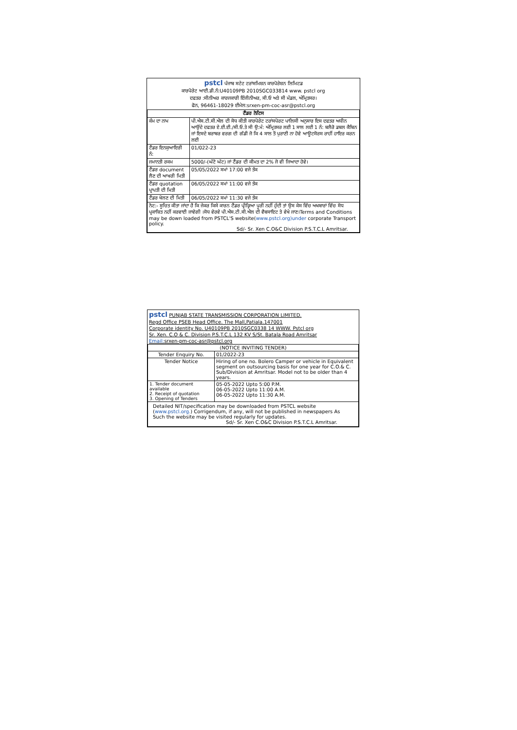pstcl ਪੰਜਾਬ ਸਟੇਟ ਟਰਾਂਸਮਿਸ਼ਨ ਕਾਰਪੋਰੇਸ਼ਨ ਲਿਮਿਟਡ
ਕਾਰਪੋਰੇਟ ਆਈ.ਡੀ.ਨੰ:U40109PB 2010SGC033814 www. pstcl org
ਦਫਤਰ :ਸੀਨੀਅਰ ਕਾਰਜਕਾਰੀ ਇੰਜੀਨੀਅਰ, ਸੀ.ਓ ਅਤੇ ਸੀ ਮੰਡਲ, ਅੰਮ੍ਰਿਤਸਰ।
ਫੋਨ, 96461-18029 ਈਮੇਲ:srxen-pm-coc-asr@pstcl.org
| ਟੈਂਡਰ ਨੋਟਿਸ | | |
| ਕੰਮ ਦਾ ਨਾਮ | ਪੀ.ਐਸ.ਟੀ.ਸੀ.ਐਲ ਦੀ ਸੋਧ ਕੀਤੀ ਕਾਰਪੋਰੇਟ ਟਰਾਂਸਪੋਰਟ ਪਾਲਿਸੀ ਅਨੁਸਾਰ ਇਸ ਦਫਤਰ ਅਧੀਨ ਆਉਂਦੇ ਦਫਤਰ ਏ.ਈ.ਈ./ਸੀ.ਓ.ਤੇ ਸੀ ਉ:ਮੰ: ਅੰਮ੍ਰਿਤਸਰ ਲਈ 1 ਸਾਲ ਲਈ 1 ਨੰ: ਬਲੈਰੋ ਡਬਲ ਕੈਬਿਨ ਜਾਂ ਇਸਦੇ ਬਰਾਬਰ ਵਰਗ ਦੀ ਗੱਡੀ ਜੋ ਕਿ 4 ਸਾਲ ਤੋਂ ਪੁਰਾਣੀ ਨਾ ਹੋਵੇ ਆਊਟਸੋਰਸ ਰਾਹੀਂ ਹਾਇਰ ਕਰਨ ਲਈ | |
| ਟੈਂਡਰ ਇਨਕੁਆਇਰੀ ਨੰ: | | 01/022-23 |
| ਜਮਾਨਤੀ ਰਕਮ | 5000/-(ਘੱਟੋ ਘੱਟ) ਜਾਂ ਟੈਂਡਰ ਦੀ ਕੀਮਤ ਦਾ 2% ਜੋ ਵੀ ਜਿਆਦਾ ਹੋਵੇ। | |
| ਟੈਂਡਰ document ਲੈਣ ਦੀ ਆਖਰੀ ਮਿਤੀ | | 05/05/2022 ਸਮਾਂ 17:00 ਵਜੇ ਤੱਕ |
| ਟੈਂਡਰ quotation ਪ੍ਰਾਪਤੀ ਦੀ ਮਿਤੀ | | 06/05/2022 ਸਮਾਂ 11:00 ਵਜੇ ਤੱਕ |
| ਟੈਂਡਰ ਖੋਲਣ ਦੀ ਮਿਤੀ | | 06/05/2022 ਸਮਾਂ 11:30 ਵਜੇ ਤੱਕ |
| ਨੋਟ:- ਸੂਚਿਤ ਕੀਤਾ ਜਾਂਦਾ ਹੈ ਕਿ ਜੇਕਰ ਕਿਸੇ ਕਾਰਨ ਟੈਂਡਰ ਪ੍ਰੀਕ੍ਰਿਆ ਪੂਰੀ ਨਹੀਂ ਹੁੰਦੀ ਤਾਂ ਉਸ ਕੇਸ ਵਿੱਚ ਅਖਬਾਰਾਂ ਵਿੱਚ ਸੋਧ ਪ੍ਰਕਾਸ਼ਿਤ ਨਹੀਂ ਕਰਵਾਈ ਜਾਵੇਗੀ ।ਸੋਧ ਵੇਰਵੇ ਪੀ.ਐਸ.ਟੀ.ਸੀ.ਐਲ ਦੀ ਵੈਬਸਾਇਟ ਤੇ ਵੇਖੇ ਜਾਣ।Terms and Conditions may be down loaded from PSTCL'S website( www.pstcl.org)under corporate Transport policy. Sd/- Sr. Xen C.O&C Division P.S.T.C.L Amritsar. | | |
pstcl PUNJAB STATE TRANSMISSION CORPORATION LIMITED.
Regd Office PSEB Head Office. The Mall,Patiala.147001
Corporate identity No. U40109PB 2010SGC0338 14 WWW. Pstcl org
Sr. Xen. C.O & C. Division P.S.T.C.L 132 KV S/St. Batala Road Amritsar
Email: srxen-pm-coc-asr@pstcl.org
| (NOTICE INVITING TENDER) | |
| Tender Enquiry No. | 01/2022-23 |
| Tender Notice | Hiring of one no. Bolero Camper or vehicle in Equivalent segment on outsourcing basis for one year for C.O.& C. Sub/Division at Amritsar. Model not to be older than 4 years. |
| 1. Tender document available 2. Receipt of quotation 3. Opening of Tenders | 05-05-2022 Upto 5:00 P.M. 06-05-2022 Upto 11:00 A.M. 06-05-2022 Upto 11:30 A.M. |
| Detailed NIT/specification may be downloaded from PSTCL website ( www.pstcl.org. ) Corrigendum, if any, will not be published in newspapers As Such the website may be visited regularly for updates. Sd/- Sr. Xen C.O&C Division P.S.T.C.L Amritsar. | |